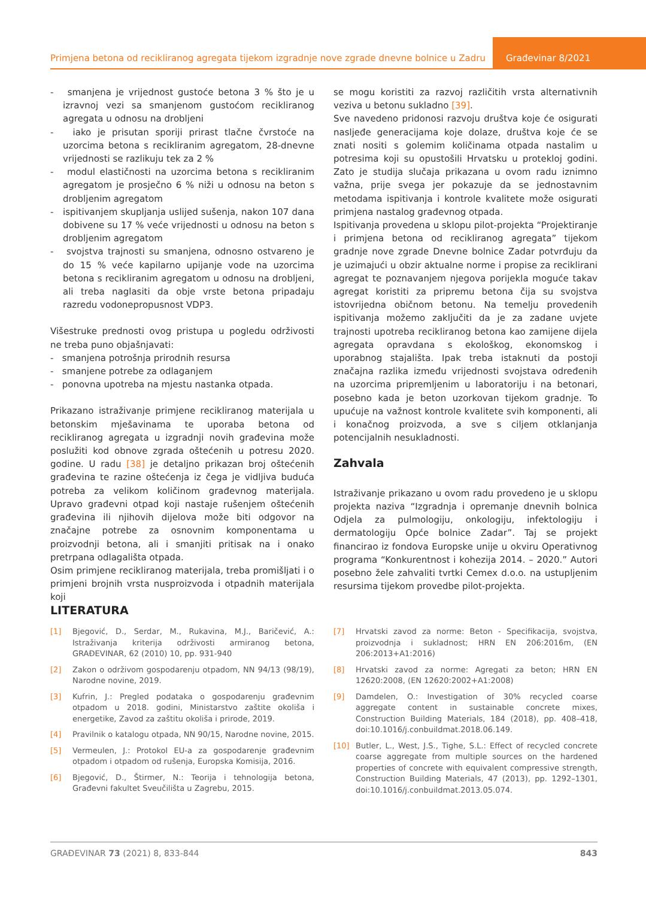Primjena betona od recikliranog agregata tijekom izgradnje nove zgrade dnevne bolnice u Zadru
Građevinar 8/2021
- smanjena je vrijednost gustoće betona 3 % što je u izravnoj vezi sa smanjenom gustoćom recikliranog agregata u odnosu na drobljeni
- iako je prisutan sporiji prirast tlačne čvrstoće na uzorcima betona s recikliranim agregatom, 28-dnevne vrijednosti se razlikuju tek za 2 %
- modul elastičnosti na uzorcima betona s recikliranim agregatom je prosječno 6 % niži u odnosu na beton s drobljenim agregatom
- ispitivanjem skupljanja uslijed sušenja, nakon 107 dana dobivene su 17 % veće vrijednosti u odnosu na beton s drobljenim agregatom
- svojstva trajnosti su smanjena, odnosno ostvareno je do 15 % veće kapilarno upijanje vode na uzorcima betona s recikliranim agregatom u odnosu na drobljeni, ali treba naglasiti da obje vrste betona pripadaju razredu vodonepropusnost VDP3.
Višestruke prednosti ovog pristupa u pogledu održivosti ne treba puno objašnjavati:
- smanjena potrošnja prirodnih resursa
- smanjene potrebe za odlaganjem
- ponovna upotreba na mjestu nastanka otpada.
Prikazano istraživanje primjene recikliranog materijala u betonskim mješavinama te uporaba betona od recikliranog agregata u izgradnji novih građevina može poslužiti kod obnove zgrada oštećenih u potresu 2020. godine. U radu [38] je detaljno prikazan broj oštećenih građevina te razine oštećenja iz čega je vidljiva buduća potreba za velikom količinom građevnog materijala. Upravo građevni otpad koji nastaje rušenjem oštećenih građevina ili njihovih dijelova može biti odgovor na značajne potrebe za osnovnim komponentama u proizvodnji betona, ali i smanjiti pritisak na i onako pretrpana odlagališta otpada.
Osim primjene recikliranog materijala, treba promišljati i o primjeni brojnih vrsta nusproizvoda i otpadnih materijala koji
se mogu koristiti za razvoj različitih vrsta alternativnih veziva u betonu sukladno [39].
Sve navedeno pridonosi razvoju društva koje će osigurati nasljeđe generacijama koje dolaze, društva koje će se znati nositi s golemim količinama otpada nastalim u potresima koji su opustošili Hrvatsku u protekloj godini. Zato je studija slučaja prikazana u ovom radu iznimno važna, prije svega jer pokazuje da se jednostavnim metodama ispitivanja i kontrole kvalitete može osigurati primjena nastalog građevnog otpada.
Ispitivanja provedena u sklopu pilot-projekta “Projektiranje i primjena betona od recikliranog agregata” tijekom gradnje nove zgrade Dnevne bolnice Zadar potvrđuju da je uzimajući u obzir aktualne norme i propise za reciklirani agregat te poznavanjem njegova porijekla moguće takav agregat koristiti za pripremu betona čija su svojstva istovrijedna običnom betonu. Na temelju provedenih ispitivanja možemo zaključiti da je za zadane uvjete trajnosti upotreba recikliranog betona kao zamijene dijela agregata opravdana s ekološkog, ekonomskog i uporabnog stajališta. Ipak treba istaknuti da postoji značajna razlika između vrijednosti svojstava određenih na uzorcima pripremljenim u laboratoriju i na betonari, posebno kada je beton uzorkovan tijekom gradnje. To upućuje na važnost kontrole kvalitete svih komponenti, ali i konačnog proizvoda, a sve s ciljem otklanjanja potencijalnih nesukladnosti.
Zahvala
Istraživanje prikazano u ovom radu provedeno je u sklopu projekta naziva “Izgradnja i opremanje dnevnih bolnica Odjela za pulmologiju, onkologiju, infektologiju i dermatologiju Opće bolnice Zadar”. Taj se projekt financirao iz fondova Europske unije u okviru Operativnog programa “Konkurentnost i kohezija 2014. – 2020.” Autori posebno žele zahvaliti tvrtki Cemex d.o.o. na ustupljenim resursima tijekom provedbe pilot-projekta.
LITERATURA
[1] Bjegović, D., Serdar, M., Rukavina, M.J., Baričević, A.: Istraživanja kriterija održivosti armiranog betona, GRAĐEVINAR, 62 (2010) 10, pp. 931-940
[2] Zakon o održivom gospodarenju otpadom, NN 94/13 (98/19), Narodne novine, 2019.
[3] Kufrin, J.: Pregled podataka o gospodarenju građevnim otpadom u 2018. godini, Ministarstvo zaštite okoliša i energetike, Zavod za zaštitu okoliša i prirode, 2019.
[4] Pravilnik o katalogu otpada, NN 90/15, Narodne novine, 2015.
[5] Vermeulen, J.: Protokol EU-a za gospodarenje građevnim otpadom i otpadom od rušenja, Europska Komisija, 2016.
[6] Bjegović, D., Štirmer, N.: Teorija i tehnologija betona, Građevni fakultet Sveučilišta u Zagrebu, 2015.
[7] Hrvatski zavod za norme: Beton - Specifikacija, svojstva, proizvodnja i sukladnost; HRN EN 206:2016m, (EN 206:2013+A1:2016)
[8] Hrvatski zavod za norme: Agregati za beton; HRN EN 12620:2008, (EN 12620:2002+A1:2008)
[9] Damdelen, O.: Investigation of 30% recycled coarse aggregate content in sustainable concrete mixes, Construction Building Materials, 184 (2018), pp. 408–418, doi:10.1016/j.conbuildmat.2018.06.149.
[10] Butler, L., West, J.S., Tighe, S.L.: Effect of recycled concrete coarse aggregate from multiple sources on the hardened properties of concrete with equivalent compressive strength, Construction Building Materials, 47 (2013), pp. 1292–1301, doi:10.1016/j.conbuildmat.2013.05.074.
GRAĐEVINAR 73 (2021) 8, 833-844 843